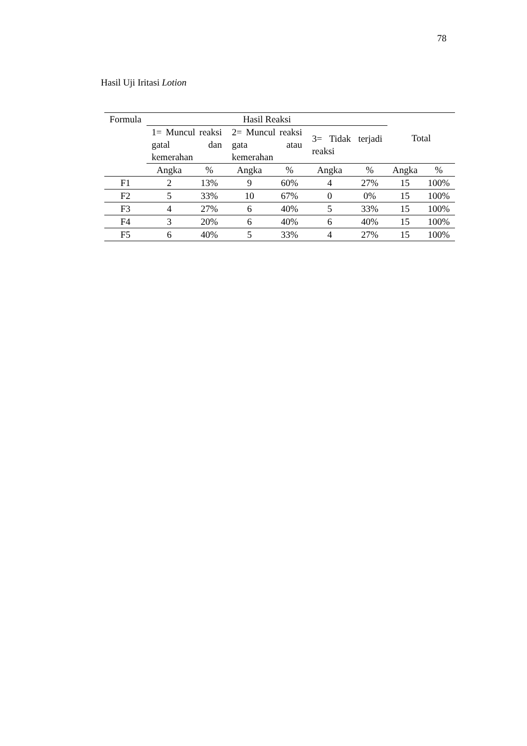78
Hasil Uji Iritasi Lotion
| Formula | Hasil Reaksi | | | | | | Total | |
| --- | --- | --- | --- | --- | --- | --- | --- | --- |
| | 1= Muncul reaksi gatal dan kemerahan | | 2= Muncul reaksi gata atau kemerahan | | 3= Tidak terjadi reaksi | | | |
| | Angka | % | Angka | % | Angka | % | Angka | % |
| F1 | 2 | 13% | 9 | 60% | 4 | 27% | 15 | 100% |
| F2 | 5 | 33% | 10 | 67% | 0 | 0% | 15 | 100% |
| F3 | 4 | 27% | 6 | 40% | 5 | 33% | 15 | 100% |
| F4 | 3 | 20% | 6 | 40% | 6 | 40% | 15 | 100% |
| F5 | 6 | 40% | 5 | 33% | 4 | 27% | 15 | 100% |